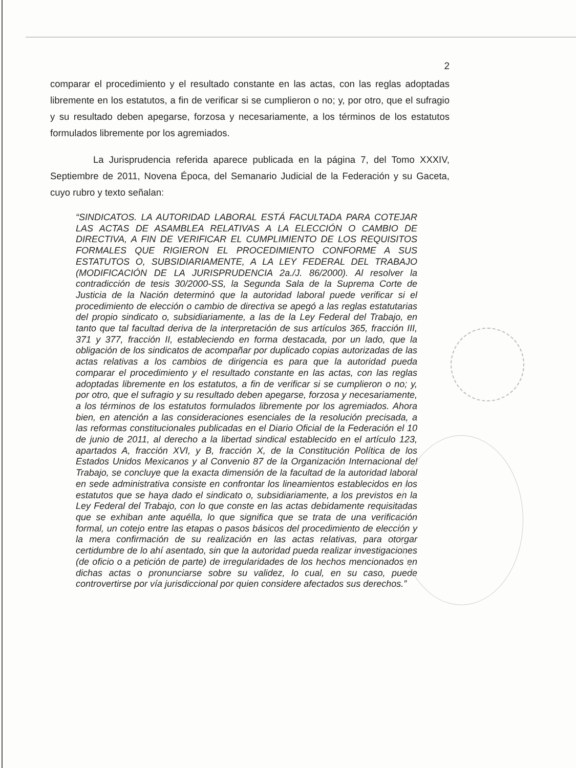2
comparar el procedimiento y el resultado constante en las actas, con las reglas adoptadas libremente en los estatutos, a fin de verificar si se cumplieron o no; y, por otro, que el sufragio y su resultado deben apegarse, forzosa y necesariamente, a los términos de los estatutos formulados libremente por los agremiados.
La Jurisprudencia referida aparece publicada en la página 7, del Tomo XXXIV, Septiembre de 2011, Novena Época, del Semanario Judicial de la Federación y su Gaceta, cuyo rubro y texto señalan:
“SINDICATOS. LA AUTORIDAD LABORAL ESTÁ FACULTADA PARA COTEJAR LAS ACTAS DE ASAMBLEA RELATIVAS A LA ELECCIÓN O CAMBIO DE DIRECTIVA, A FIN DE VERIFICAR EL CUMPLIMIENTO DE LOS REQUISITOS FORMALES QUE RIGIERON EL PROCEDIMIENTO CONFORME A SUS ESTATUTOS O, SUBSIDIARIAMENTE, A LA LEY FEDERAL DEL TRABAJO (MODIFICACIÓN DE LA JURISPRUDENCIA 2a./J. 86/2000). Al resolver la contradicción de tesis 30/2000-SS, la Segunda Sala de la Suprema Corte de Justicia de la Nación determinó que la autoridad laboral puede verificar si el procedimiento de elección o cambio de directiva se apegó a las reglas estatutarias del propio sindicato o, subsidiariamente, a las de la Ley Federal del Trabajo, en tanto que tal facultad deriva de la interpretación de sus artículos 365, fracción III, 371 y 377, fracción II, estableciendo en forma destacada, por un lado, que la obligación de los sindicatos de acompañar por duplicado copias autorizadas de las actas relativas a los cambios de dirigencia es para que la autoridad pueda comparar el procedimiento y el resultado constante en las actas, con las reglas adoptadas libremente en los estatutos, a fin de verificar si se cumplieron o no; y, por otro, que el sufragio y su resultado deben apegarse, forzosa y necesariamente, a los términos de los estatutos formulados libremente por los agremiados. Ahora bien, en atención a las consideraciones esenciales de la resolución precisada, a las reformas constitucionales publicadas en el Diario Oficial de la Federación el 10 de junio de 2011, al derecho a la libertad sindical establecido en el artículo 123, apartados A, fracción XVI, y B, fracción X, de la Constitución Política de los Estados Unidos Mexicanos y al Convenio 87 de la Organización Internacional del Trabajo, se concluye que la exacta dimensión de la facultad de la autoridad laboral en sede administrativa consiste en confrontar los lineamientos establecidos en los estatutos que se haya dado el sindicato o, subsidiariamente, a los previstos en la Ley Federal del Trabajo, con lo que conste en las actas debidamente requisitadas que se exhiban ante aquélla, lo que significa que se trata de una verificación formal, un cotejo entre las etapas o pasos básicos del procedimiento de elección y la mera confirmación de su realización en las actas relativas, para otorgar certidumbre de lo ahí asentado, sin que la autoridad pueda realizar investigaciones (de oficio o a petición de parte) de irregularidades de los hechos mencionados en dichas actas o pronunciarse sobre su validez, lo cual, en su caso, puede controvertirse por vía jurisdiccional por quien considere afectados sus derechos.”